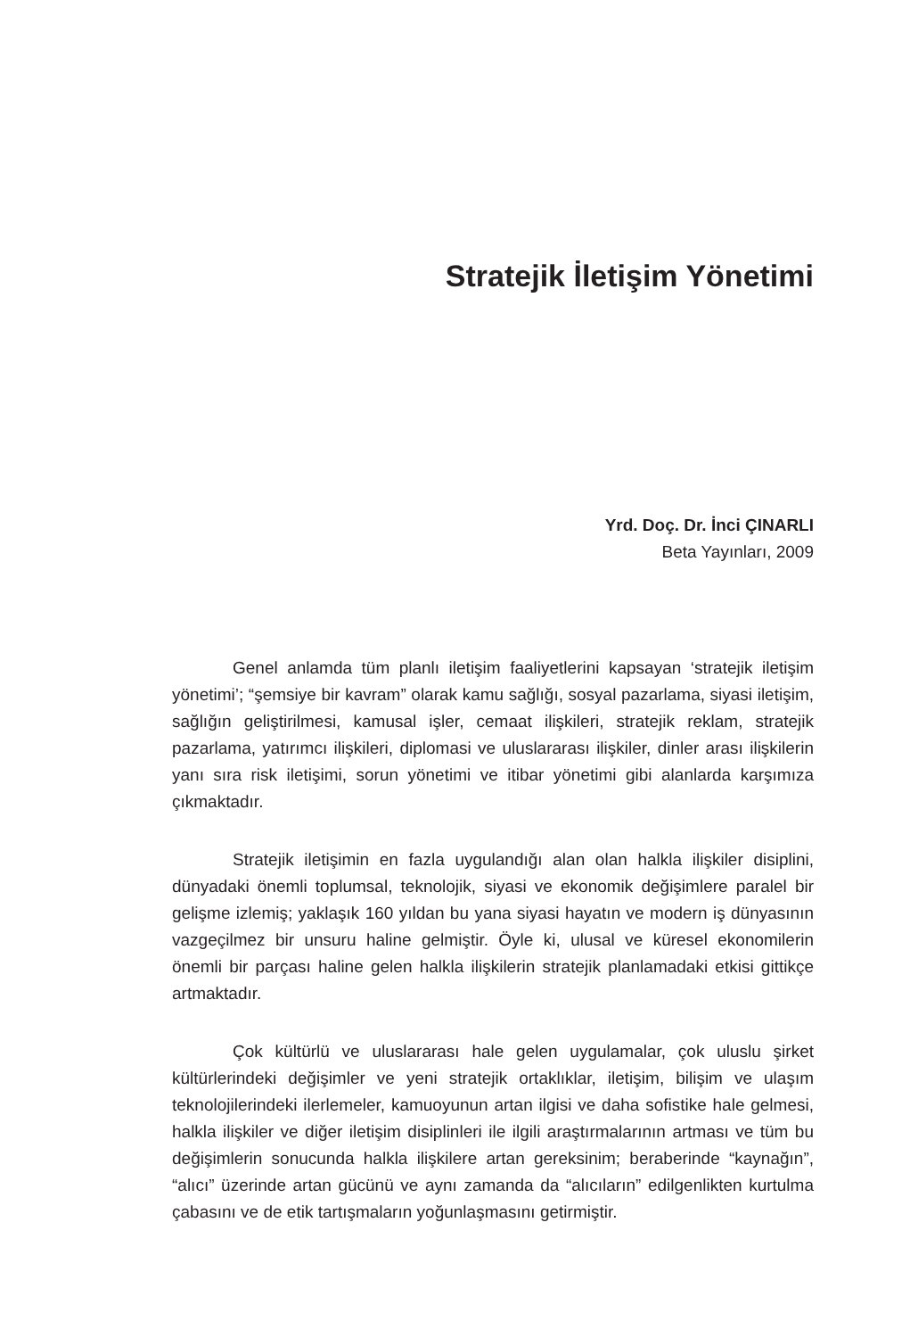Stratejik İletişim Yönetimi
Yrd. Doç. Dr. İnci ÇINARLI
Beta Yayınları, 2009
Genel anlamda tüm planlı iletişim faaliyetlerini kapsayan ‘stratejik iletişim yönetimi’; “şemsiye bir kavram” olarak kamu sağlığı, sosyal pazarlama, siyasi iletişim, sağlığın geliştirilmesi, kamusal işler, cemaat ilişkileri, stratejik reklam, stratejik pazarlama, yatırımcı ilişkileri, diplomasi ve uluslararası ilişkiler, dinler arası ilişkilerin yanı sıra risk iletişimi, sorun yönetimi ve itibar yönetimi gibi alanlarda karşımıza çıkmaktadır.
Stratejik iletişimin en fazla uygulandığı alan olan halkla ilişkiler disiplini, dünyadaki önemli toplumsal, teknolojik, siyasi ve ekonomik değişimlere paralel bir gelişme izlemiş; yaklaşık 160 yıldan bu yana siyasi hayatın ve modern iş dünyasının vazgeçilmez bir unsuru haline gelmiştir. Öyle ki, ulusal ve küresel ekonomilerin önemli bir parçası haline gelen halkla ilişkilerin stratejik planlamadaki etkisi gittikçe artmaktadır.
Çok kültürlü ve uluslararası hale gelen uygulamalar, çok uluslu şirket kültürlerindeki değişimler ve yeni stratejik ortaklıklar, iletişim, bilişim ve ulaşım teknolojilerindeki ilerlemeler, kamuoyunun artan ilgisi ve daha sofistike hale gelmesi, halkla ilişkiler ve diğer iletişim disiplinleri ile ilgili araştırmalarının artması ve tüm bu değişimlerin sonucunda halkla ilişkilere artan gereksinim; beraberinde “kaynağın”, “alıcı” üzerinde artan gücünü ve aynı zamanda da “alıcıların” edilgenlikten kurtulma çabasını ve de etik tartışmaların yoğunlaşmasını getirmiştir.